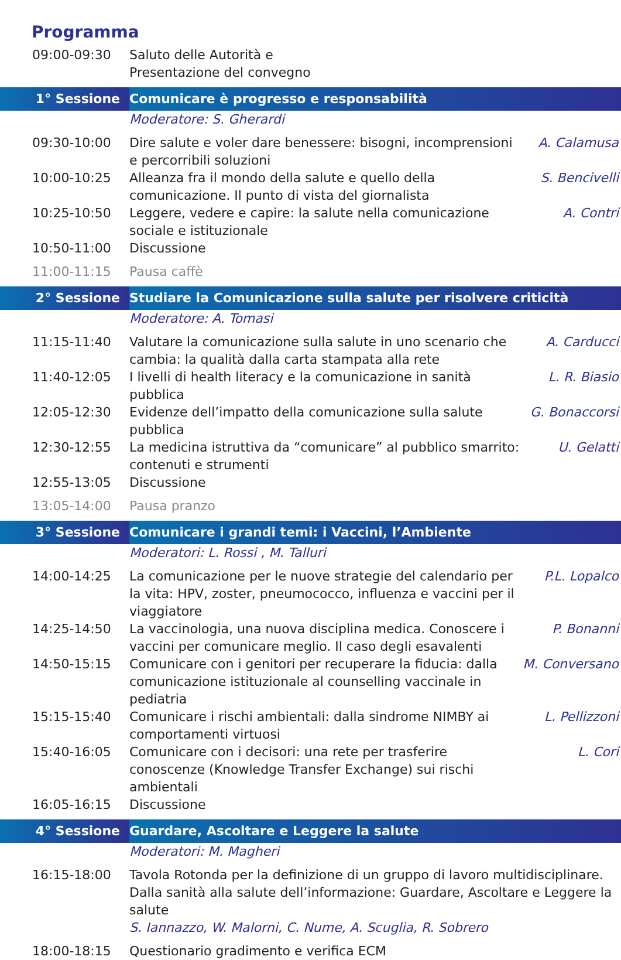Programma
| 09:00-09:30 | Saluto delle Autorità e Presentazione del convegno | |
| 1° Sessione | Comunicare è progresso e responsabilità | |
| | Moderatore: S. Gherardi | |
| 09:30-10:00 | Dire salute e voler dare benessere: bisogni, incomprensioni e percorribili soluzioni | A. Calamusa |
| 10:00-10:25 | Alleanza fra il mondo della salute e quello della comunicazione. Il punto di vista del giornalista | S. Bencivelli |
| 10:25-10:50 | Leggere, vedere e capire: la salute nella comunicazione sociale e istituzionale | A. Contri |
| 10:50-11:00 | Discussione | |
| 11:00-11:15 | Pausa caffè | |
| 2° Sessione | Studiare la Comunicazione sulla salute per risolvere criticità | |
| | Moderatore: A. Tomasi | |
| 11:15-11:40 | Valutare la comunicazione sulla salute in uno scenario che cambia: la qualità dalla carta stampata alla rete | A. Carducci |
| 11:40-12:05 | I livelli di health literacy e la comunicazione in sanità pubblica | L. R. Biasio |
| 12:05-12:30 | Evidenze dell’impatto della comunicazione sulla salute pubblica | G. Bonaccorsi |
| 12:30-12:55 | La medicina istruttiva da “comunicare” al pubblico smarrito: contenuti e strumenti | U. Gelatti |
| 12:55-13:05 | Discussione | |
| 13:05-14:00 | Pausa pranzo | |
| 3° Sessione | Comunicare i grandi temi: i Vaccini, l’Ambiente | |
| | Moderatori: L. Rossi , M. Talluri | |
| 14:00-14:25 | La comunicazione per le nuove strategie del calendario per la vita: HPV, zoster, pneumococco, influenza e vaccini per il viaggiatore | P.L. Lopalco |
| 14:25-14:50 | La vaccinologia, una nuova disciplina medica. Conoscere i vaccini per comunicare meglio. Il caso degli esavalenti | P. Bonanni |
| 14:50-15:15 | Comunicare con i genitori per recuperare la fiducia: dalla comunicazione istituzionale al counselling vaccinale in pediatria | M. Conversano |
| 15:15-15:40 | Comunicare i rischi ambientali: dalla sindrome NIMBY ai comportamenti virtuosi | L. Pellizzoni |
| 15:40-16:05 | Comunicare con i decisori: una rete per trasferire conoscenze (Knowledge Transfer Exchange) sui rischi ambientali | L. Cori |
| 16:05-16:15 | Discussione | |
| 4° Sessione | Guardare, Ascoltare e Leggere la salute | |
| | Moderatori: M. Magheri | |
| 16:15-18:00 | Tavola Rotonda per la definizione di un gruppo di lavoro multidisciplinare. Dalla sanità alla salute dell’informazione: Guardare, Ascoltare e Leggere la salute S. Iannazzo, W. Malorni, C. Nume, A. Scuglia, R. Sobrero | |
| 18:00-18:15 | Questionario gradimento e verifica ECM | |